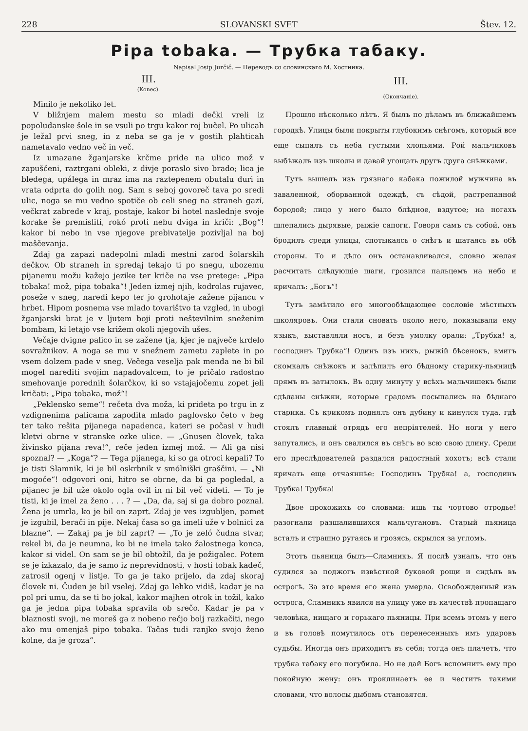228 SLOVANSKI SVET Štev. 12.
Pipa tobaka. — Трубка табаку.
Napisal Josip Jurčič. — Переводъ со словинскаго М. Хостника.
III.
(Konec).
Minilo je nekoliko let.
V bližnjem malem mestu so mladi dečki vreli iz popoludanske šole in se vsuli po trgu kakor roj bučel. Po ulicah je ležal prvi sneg, in z neba se ga je v gostih plahticah nametavalo vedno več in več.
Iz umazane žganjarske krčme pride na ulico mož v zapuščeni, raztrgani obleki, z divje poraslo sivo brado; lica je bledega, upálega in mraz ima na raztepenem obutalu duri in vrata odprta do golih nog. Sam s seboj govoreč tava po sredi ulic, noga se mu vedno spotiče ob celi sneg na straneh gazí, večkrat zabrede v kraj, postaje, kakor bi hotel naslednje svoje korake še premisliti, rokó proti nebu dviga in kriči: „Bog“! kakor bi nebo in vse njegove prebivatelje pozivljal na boj maščevanja.
Zdaj ga zapazi nadepolni mladi mestni zarod šolarskih dečkov. Ob straneh in spredaj tekajo ti po snegu, ubozemu pijanemu možu kažejo jezike ter kriče na vse pretege: „Pipa tobaka! mož, pipa tobaka“! Jeden izmej njih, kodrolas rujavec, poseže v sneg, naredi kepo ter jo grohotaje zažene pijancu v hrbet. Hipom posnema vse mlado tovarištvo ta vzgled, in ubogi žganjarski brat je v ljutem boji proti neštevilnim sneženim bombam, ki letajo vse križem okoli njegovih ušes.
Večaje dvigne palico in se zažene tja, kjer je največe krdelo sovražnikov. A noga se mu v snežnem zametu zaplete in po vsem dolzem pade v sneg. Večega veselja pak menda ne bi bil mogel narediti svojim napadovalcem, to je pričalo radostno smehovanje porednih šolarčkov, ki so vstajajočemu zopet jeli kričati: „Pipa tobaka, mož“!
„Peklensko seme“! rečeta dva moža, ki prideta po trgu in z vzdignenima palicama zapodita mlado paglovsko četo v beg ter tako rešita pijanega napadenca, kateri se počasi v hudi kletvi obrne v stranske ozke ulice. — „Gnusen človek, taka živinsko pijana reva!“, reče jeden izmej mož. — Ali ga nisi spoznal? — „Koga“? — Tega pijanega, ki so ga otroci kepali? To je tisti Slamnik, ki je bil oskrbnik v smólniški graščini. — „Ni mogoče“! odgovori oni, hitro se obrne, da bi ga pogledal, a pijanec je bil uže okolo ogla ovil in ni bil več videti. — To je tisti, ki je imel za ženo . . . ? — „Da, da, saj si ga dobro poznal. Žena je umrla, ko je bil on zaprt. Zdaj je ves izgubljen, pamet je izgubil, berači in pije. Nekaj časa so ga imeli uže v bolnici za blazne“. — Zakaj pa je bil zaprt? — „To je zeló čudna stvar, rekel bi, da je neumna, ko bi ne imela tako žalostnega konca, kakor si videl. On sam se je bil obtožil, da je požigalec. Potem se je izkazalo, da je samo iz neprevidnosti, v hosti tobak kadeč, zatrosil ogenj v listje. To ga je tako prijelo, da zdaj skoraj človek ni. Čuden je bil vselej. Zdaj ga lehko vidiš, kadar je na pol pri umu, da se ti bo jokal, kakor majhen otrok in tožil, kako ga je jedna pipa tobaka spravila ob srečo. Kadar je pa v blaznosti svoji, ne moreš ga z nobeno rečjo bolj razkačiti, nego ako mu omenjaš pipo tobaka. Tačas tudi ranjko svojo ženo kolne, da je groza“.
III.
(Окончаніе).
Прошло нѣсколько лѣтъ. Я былъ по дѣламъ въ ближайшемъ городкѣ. Улицы были покрыты глубокимъ снѣгомъ, который все еще сыпалъ съ неба густыми хлопьями. Рой мальчиковъ выбѣжалъ изъ школы и давай угощать другъ друга снѣжками.
Тутъ вышелъ изъ грязнаго кабака пожилой мужчина въ заваленной, оборванной одеждѣ, съ сѣдой, растрепанной бородой; лицо у него было блѣдное, вздутое; на ногахъ шлепались дырявые, рыжіе сапоги. Говоря самъ съ собой, онъ бродилъ среди улицы, спотыкаясь о снѣгъ и шатаясь въ обѣ стороны. То и дѣло онъ останавливался, словно желая расчитать слѣдующіе шаги, грозился пальцемъ на небо и кричалъ: „Богъ“!
Тутъ замѣтило его многообѣщающее сословіе мѣстныхъ школяровъ. Они стали сновать около него, показывали ему языкъ, выставляли носъ, и безъ умолку орали: „Трубка! а, господинъ Трубка“! Одинъ изъ нихъ, рыжій бѣсенокъ, вмигъ скомкалъ снѣжокъ и залѣпилъ его бѣдному старику-пьяницѣ прямъ въ затылокъ. Въ одну минуту у всѣхъ мальчишекъ были сдѣланы снѣжки, которые градомъ посыпались на бѣднаго старика. Съ крикомъ поднялъ онъ дубину и кинулся туда, гдѣ стоялъ главный отрядъ его непріятелей. Но ноги у него запутались, и онъ свалился въ снѣгъ во всю свою длину. Среди его преслѣдователей раздался радостный хохотъ; всѣ стали кричать еще отчаяннѣе: Господинъ Трубка! а, господинъ Трубка! Трубка!
Двое прохожихъ со словами: ишь ты чортово отродье! разогнали разшалившихся мальчугановъ. Старый пьяница всталъ и страшно ругаясь и грозясь, скрылся за угломъ.
Этотъ пьяница былъ—Сламникъ. Я послѣ узналъ, что онъ судился за поджогъ извѣстной буковой рощи и сидѣлъ въ острогѣ. За это время его жена умерла. Освобожденный изъ острога, Сламникъ явился на улицу уже въ качествѣ пропащаго человѣка, нищаго и горькаго пьяницы. При всемъ этомъ у него и въ головѣ помутилось отъ перенесенныхъ имъ ударовъ судьбы. Иногда онъ приходитъ въ себя; тогда онъ плачетъ, что трубка табаку его погубила. Но не дай Богъ вспомнить ему про покойную жену: онъ проклинаетъ ее и честитъ такими словами, что волосы дыбомъ становятся.